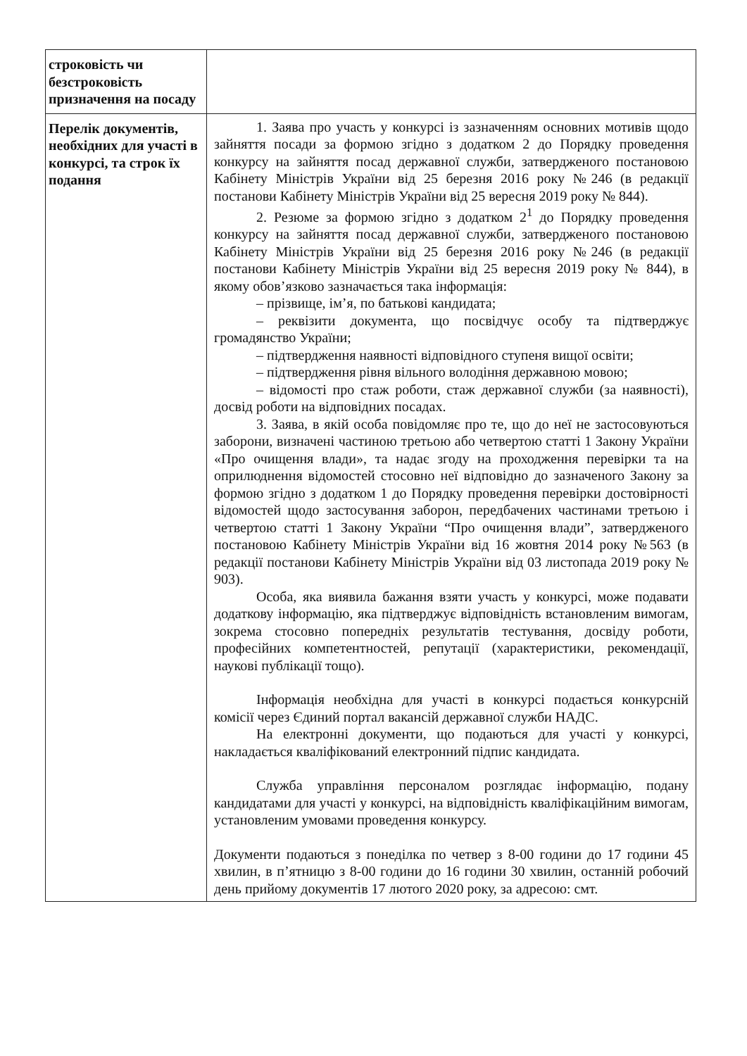| строковість чи безстроковість призначення на посаду | |
| Перелік документів, необхідних для участі в конкурсі, та строк їх подання | 1. Заява про участь у конкурсі із зазначенням основних мотивів щодо зайняття посади за формою згідно з додатком 2 до Порядку проведення конкурсу на зайняття посад державної служби, затвердженого постановою Кабінету Міністрів України від 25 березня 2016 року №246 (в редакції постанови Кабінету Міністрів України від 25 вересня 2019 року № 844). 2. Резюме за формою згідно з додатком 2<sup>1</sup> до Порядку проведення конкурсу на зайняття посад державної служби, затвердженого постановою Кабінету Міністрів України від 25 березня 2016 року №246 (в редакції постанови Кабінету Міністрів України від 25 вересня 2019 року № 844), в якому обов’язково зазначається така інформація: – прізвище, ім’я, по батькові кандидата; – реквізити документа, що посвідчує особу та підтверджує громадянство України; – підтвердження наявності відповідного ступеня вищої освіти; – підтвердження рівня вільного володіння державною мовою; – відомості про стаж роботи, стаж державної служби (за наявності), досвід роботи на відповідних посадах. 3. Заява, в якій особа повідомляє про те, що до неї не застосовуються заборони, визначені частиною третьою або четвертою статті 1 Закону України «Про очищення влади», та надає згоду на проходження перевірки та на оприлюднення відомостей стосовно неї відповідно до зазначеного Закону за формою згідно з додатком 1 до Порядку проведення перевірки достовірності відомостей щодо застосування заборон, передбачених частинами третьою і четвертою статті 1 Закону України “Про очищення влади”, затвердженого постановою Кабінету Міністрів України від 16 жовтня 2014 року №563 (в редакції постанови Кабінету Міністрів України від 03 листопада 2019 року № 903). Особа, яка виявила бажання взяти участь у конкурсі, може подавати додаткову інформацію, яка підтверджує відповідність встановленим вимогам, зокрема стосовно попередніх результатів тестування, досвіду роботи, професійних компетентностей, репутації (характеристики, рекомендації, наукові публікації тощо). Інформація необхідна для участі в конкурсі подається конкурсній комісії через Єдиний портал вакансій державної служби НАДС. На електронні документи, що подаються для участі у конкурсі, накладається кваліфікований електронний підпис кандидата. Служба управління персоналом розглядає інформацію, подану кандидатами для участі у конкурсі, на відповідність кваліфікаційним вимогам, установленим умовами проведення конкурсу. Документи подаються з понеділка по четвер з 8-00 години до 17 години 45 хвилин, в п’ятницю з 8-00 години до 16 години 30 хвилин, останній робочий день прийому документів 17 лютого 2020 року, за адресою: смт. |